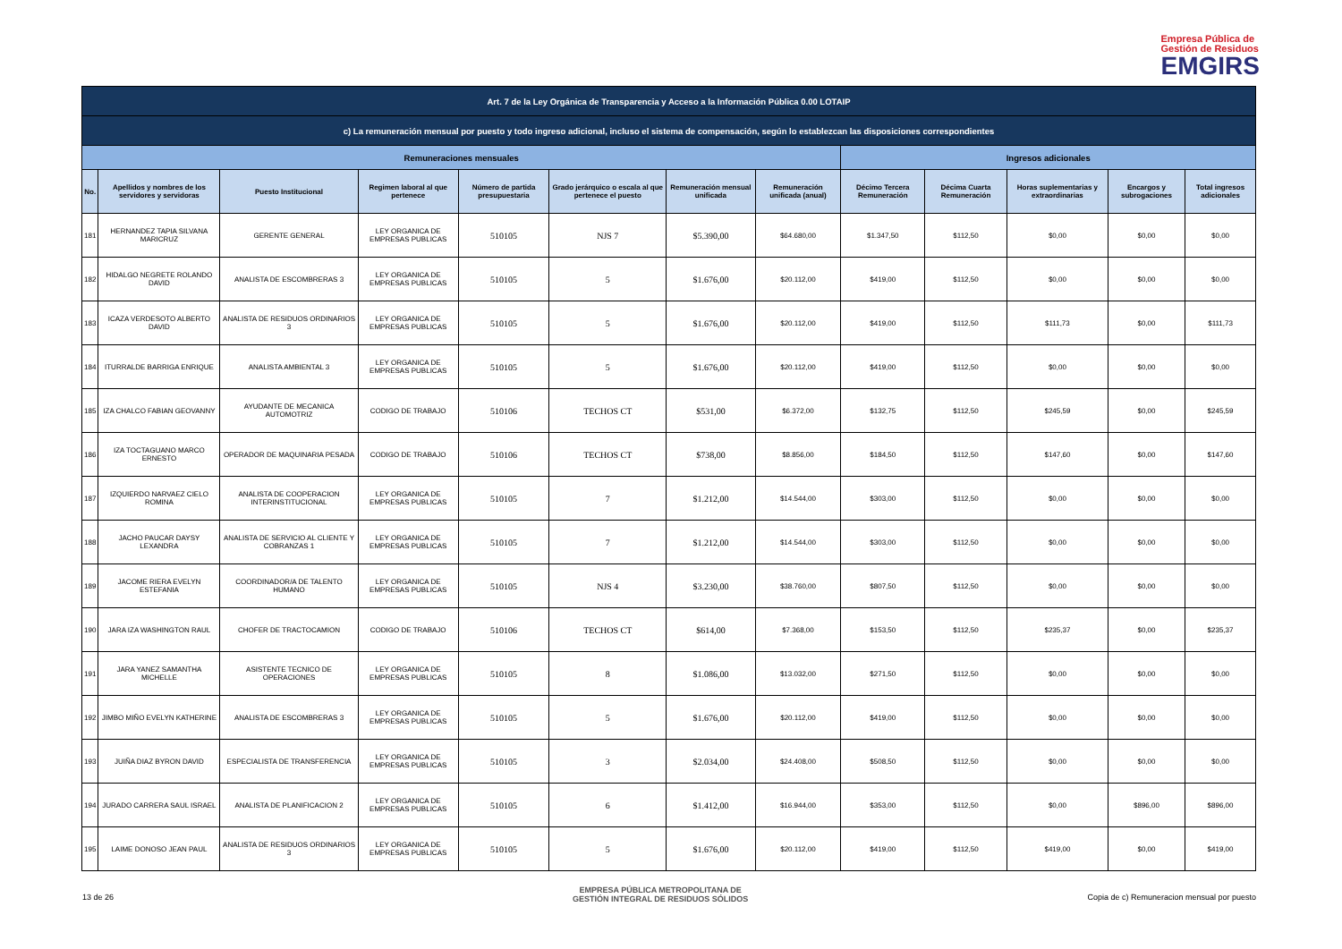Empresa Pública de
Gestión de Residuos
EMGIRS
| Art. 7 de la Ley Orgánica de Transparencia y Acceso a la Información Pública 0.00 LOTAIP | | | | | | | | | | | | |
| c) La remuneración mensual por puesto y todo ingreso adicional, incluso el sistema de compensación, según lo establezcan las disposiciones correspondientes | | | | | | | | | | | | |
| Remuneraciones mensuales | | | | | | | | Ingresos adicionales | | | | |
| No. | Apellidos y nombres de los servidores y servidoras | Puesto Institucional | Regimen laboral al que pertenece | Número de partida presupuestaria | Grado jerárquico o escala al que pertenece el puesto | Remuneración mensual unificada | Remuneración unificada (anual) | Décimo Tercera Remuneración | Décima Cuarta Remuneración | Horas suplementarias y extraordinarias | Encargos y subrogaciones | Total ingresos adicionales |
| 181 | HERNANDEZ TAPIA SILVANA MARICRUZ | GERENTE GENERAL | LEY ORGANICA DE EMPRESAS PUBLICAS | 510105 | NJS 7 | $5.390,00 | $64.680,00 | $1.347,50 | $112,50 | $0,00 | $0,00 | $0,00 |
| 182 | HIDALGO NEGRETE ROLANDO DAVID | ANALISTA DE ESCOMBRERAS 3 | LEY ORGANICA DE EMPRESAS PUBLICAS | 510105 | 5 | $1.676,00 | $20.112,00 | $419,00 | $112,50 | $0,00 | $0,00 | $0,00 |
| 183 | ICAZA VERDESOTO ALBERTO DAVID | ANALISTA DE RESIDUOS ORDINARIOS 3 | LEY ORGANICA DE EMPRESAS PUBLICAS | 510105 | 5 | $1.676,00 | $20.112,00 | $419,00 | $112,50 | $111,73 | $0,00 | $111,73 |
| 184 | ITURRALDE BARRIGA ENRIQUE | ANALISTA AMBIENTAL 3 | LEY ORGANICA DE EMPRESAS PUBLICAS | 510105 | 5 | $1.676,00 | $20.112,00 | $419,00 | $112,50 | $0,00 | $0,00 | $0,00 |
| 185 | IZA CHALCO FABIAN GEOVANNY | AYUDANTE DE MECANICA AUTOMOTRIZ | CODIGO DE TRABAJO | 510106 | TECHOS CT | $531,00 | $6.372,00 | $132,75 | $112,50 | $245,59 | $0,00 | $245,59 |
| 186 | IZA TOCTAGUANO MARCO ERNESTO | OPERADOR DE MAQUINARIA PESADA | CODIGO DE TRABAJO | 510106 | TECHOS CT | $738,00 | $8.856,00 | $184,50 | $112,50 | $147,60 | $0,00 | $147,60 |
| 187 | IZQUIERDO NARVAEZ CIELO ROMINA | ANALISTA DE COOPERACION INTERINSTITUCIONAL | LEY ORGANICA DE EMPRESAS PUBLICAS | 510105 | 7 | $1.212,00 | $14.544,00 | $303,00 | $112,50 | $0,00 | $0,00 | $0,00 |
| 188 | JACHO PAUCAR DAYSY LEXANDRA | ANALISTA DE SERVICIO AL CLIENTE Y COBRANZAS 1 | LEY ORGANICA DE EMPRESAS PUBLICAS | 510105 | 7 | $1.212,00 | $14.544,00 | $303,00 | $112,50 | $0,00 | $0,00 | $0,00 |
| 189 | JACOME RIERA EVELYN ESTEFANIA | COORDINADOR/A DE TALENTO HUMANO | LEY ORGANICA DE EMPRESAS PUBLICAS | 510105 | NJS 4 | $3.230,00 | $38.760,00 | $807,50 | $112,50 | $0,00 | $0,00 | $0,00 |
| 190 | JARA IZA WASHINGTON RAUL | CHOFER DE TRACTOCAMION | CODIGO DE TRABAJO | 510106 | TECHOS CT | $614,00 | $7.368,00 | $153,50 | $112,50 | $235,37 | $0,00 | $235,37 |
| 191 | JARA YANEZ SAMANTHA MICHELLE | ASISTENTE TECNICO DE OPERACIONES | LEY ORGANICA DE EMPRESAS PUBLICAS | 510105 | 8 | $1.086,00 | $13.032,00 | $271,50 | $112,50 | $0,00 | $0,00 | $0,00 |
| 192 | JIMBO MIÑO EVELYN KATHERINE | ANALISTA DE ESCOMBRERAS 3 | LEY ORGANICA DE EMPRESAS PUBLICAS | 510105 | 5 | $1.676,00 | $20.112,00 | $419,00 | $112,50 | $0,00 | $0,00 | $0,00 |
| 193 | JUIÑA DIAZ BYRON DAVID | ESPECIALISTA DE TRANSFERENCIA | LEY ORGANICA DE EMPRESAS PUBLICAS | 510105 | 3 | $2.034,00 | $24.408,00 | $508,50 | $112,50 | $0,00 | $0,00 | $0,00 |
| 194 | JURADO CARRERA SAUL ISRAEL | ANALISTA DE PLANIFICACION 2 | LEY ORGANICA DE EMPRESAS PUBLICAS | 510105 | 6 | $1.412,00 | $16.944,00 | $353,00 | $112,50 | $0,00 | $896,00 | $896,00 |
| 195 | LAIME DONOSO JEAN PAUL | ANALISTA DE RESIDUOS ORDINARIOS 3 | LEY ORGANICA DE EMPRESAS PUBLICAS | 510105 | 5 | $1.676,00 | $20.112,00 | $419,00 | $112,50 | $419,00 | $0,00 | $419,00 |
13 de 26
EMPRESA PÚBLICA METROPOLITANA DE
GESTIÓN INTEGRAL DE RESIDUOS SÓLIDOS
Copia de c) Remuneracion mensual por puesto